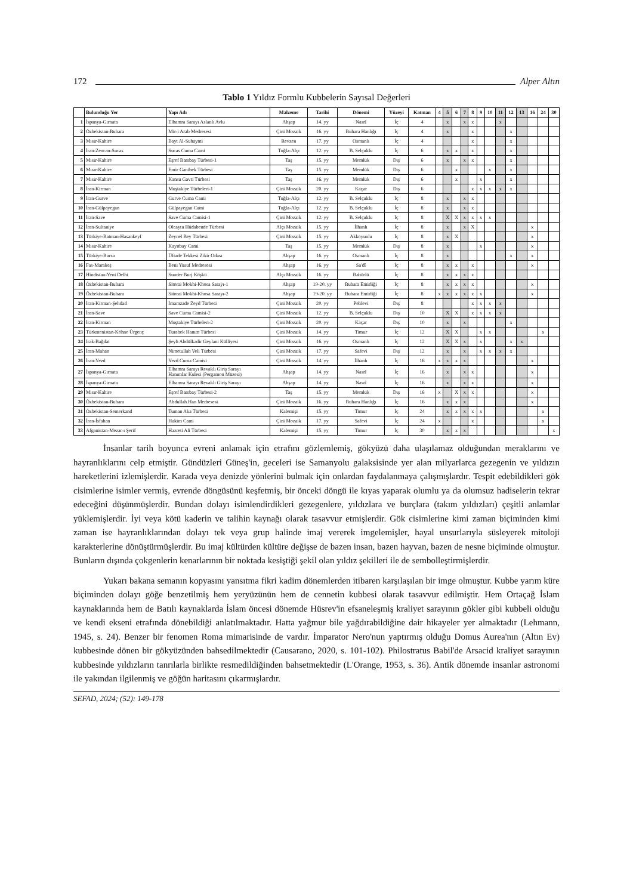172 Alper Altın
Tablo 1 Yıldız Formlu Kubbelerin Sayısal Değerleri
| | Bulunduğu Yer | Yapı Adı | Malzeme | Tarihi | Dönemi | Yüzeyi | Katman | 4 | 5 | 6 | 7 | 8 | 9 | 10 | 11 | 12 | 13 | 16 | 24 | 30 |
| --- | --- | --- | --- | --- | --- | --- | --- | --- | --- | --- | --- | --- | --- | --- | --- | --- | --- | --- | --- | --- |
| 1 | İspanya-Gırnata | Elhamra Sarayı Aslanlı Avlu | Ahşap | 14. yy | Nasrî | İç | 4 | | x | | x | x | | | x | | | | | |
| 2 | Özbekistan-Buhara | Mir-i Arab Medresesi | Çini Mozaik | 16. yy | Buhara Hanlığı | İç | 4 | | x | | | x | | | | x | | | | |
| 3 | Mısır-Kahire | Bayt Al-Suhaymi | Revzen | 17. yy | Osmanlı | İç | 4 | | | | | x | | | | x | | | | |
| 4 | İran-Zencan-Sucas | Sucas Cuma Cami | Tuğla-Alçı | 12. yy | B. Selçuklu | İç | 6 | | x | x | | x | | | | x | | | | |
| 5 | Mısır-Kahire | Eşref Barsbay Türbesi-1 | Taş | 15. yy | Memlük | Dış | 6 | | x | | x | x | | | | x | | | | |
| 6 | Mısır-Kahire | Emir Ganibek Türbesi | Taş | 15. yy | Memlük | Dış | 6 | | | x | | | | x | | x | | | | |
| 7 | Mısır-Kahire | Kansu Gavri Türbesi | Taş | 16. yy | Memlük | Dış | 6 | | | x | | | x | | | x | | | | |
| 8 | İran-Kirman | Muştakiye Türbeleri-1 | Çini Mozaik | 20. yy | Kaçar | Dış | 6 | | | | | x | x | x | x | x | | | | |
| 9 | İran-Gurve | Gurve Cuma Cami | Tuğla-Alçı | 12. yy | B. Selçuklu | İç | 8 | | x | | x | x | | | | | | | | |
| 10 | İran-Gülpayegan | Gülpayegan Cami | Tuğla-Alçı | 12. yy | B. Selçuklu | İç | 8 | | x | | x | x | | | | | | | | |
| 11 | İran-Save | Save Cuma Camisi-1 | Çini Mozaik | 12. yy | B. Selçuklu | İç | 8 | | X | X | x | x | x | x | | | | | | |
| 12 | İran-Sultaniye | Olcaytu Hüdabende Türbesi | Alçı Mozaik | 15. yy | İlhanlı | İç | 8 | | x | | x | X | | | | | | x | | |
| 13 | Türkiye-Batman-Hasankeyf | Zeynel Bey Türbesi | Çini Mozaik | 15. yy | Akkoyunlu | İç | 8 | | x | X | | | | | | | | x | | |
| 14 | Mısır-Kahire | Kayıtbay Cami | Taş | 15. yy | Memlük | Dış | 8 | | x | | | | x | | | | | x | | |
| 15 | Türkiye-Bursa | Üftade Tekkesi Zikir Odası | Ahşap | 16. yy | Osmanlı | İç | 8 | | x | | | | | | | x | | x | | |
| 16 | Fas-Marakeş | Beni Yusuf Medresesi | Ahşap | 16. yy | Sa'dî | İç | 8 | | x | x | | x | | | | | | x | | |
| 17 | Hindistan-Yeni Delhi | Sunder Burj Köşkü | Alçı Mozaik | 16. yy | Babürlü | İç | 8 | | x | x | x | x | | | | | | | | |
| 18 | Özbekistan-Buhara | Sitorai Mokhi-Khosa Sarayı-1 | Ahşap | 19-20. yy | Buhara Emirliği | İç | 8 | | x | x | x | x | | | | | | x | | |
| 19 | Özbekistan-Buhara | Sitorai Mokhi-Khosa Sarayı-2 | Ahşap | 19-20. yy | Buhara Emirliği | İç | 8 | x | x | x | x | x | x | | | | | x | | |
| 20 | İran-Kirman-Şehdad | İmamzade Zeyd Türbesi | Çini Mozaik | 20. yy | Pehlevi | Dış | 8 | | | | | x | x | x | x | | | | | |
| 21 | İran-Save | Save Cuma Camisi-2 | Çini Mozaik | 12. yy | B. Selçuklu | Dış | 10 | | X | X | | x | x | x | x | | | | | |
| 22 | İran-Kirman | Muştakiye Türbeleri-2 | Çini Mozaik | 20. yy | Kaçar | Dış | 10 | | x | | x | | | | | x | | | | |
| 23 | Türkmenistan-Köhne Ürgenç | Turabek Hanım Türbesi | Çini Mozaik | 14. yy | Timur | İç | 12 | | X | X | | | x | x | | | | | x | |
| 24 | Irak-Bağdat | Şeyh Abdülkadir Geylani Külliyesi | Çini Mozaik | 16. yy | Osmanlı | İç | 12 | | X | X | x | | x | | | x | x | | | |
| 25 | İran-Mahan | Nimetullah Veli Türbesi | Çini Mozaik | 17. yy | Safevi | Dış | 12 | | x | | x | | x | x | x | x | | | | |
| 26 | İran-Yezd | Yezd Cuma Camisi | Çini Mozaik | 14. yy | İlhanlı | İç | 16 | x | x | x | x | | | | | | | x | | |
| 27 | İspanya-Gırnata | Elhamra Sarayı Revaklı Giriş Sarayı Hanımlar Kulesi (Pergamon Müzesi) | Ahşap | 14. yy | Nasrî | İç | 16 | | x | | x | x | | | | | | x | | |
| 28 | İspanya-Gırnata | Elhamra Sarayı Revaklı Giriş Sarayı | Ahşap | 14. yy | Nasrî | İç | 16 | | x | | x | x | | | | | | x | | |
| 29 | Mısır-Kahire | Eşref Barsbay Türbesi-2 | Taş | 15. yy | Memlük | Dış | 16 | x | | X | x | x | | | | | | x | | |
| 30 | Özbekistan-Buhara | Abdullah Han Medresesi | Çini Mozaik | 16. yy | Buhara Hanlığı | İç | 16 | | x | x | x | | | | | | | x | | |
| 31 | Özbekistan-Semerkand | Tuman Aka Türbesi | Kalemişi | 15. yy | Timur | İç | 24 | | x | x | x | x | x | | | | | | x | |
| 32 | İran-İsfahan | Hakim Cami | Çini Mozaik | 17. yy | Safevi | İç | 24 | x | | | | x | | | | | | | x | |
| 33 | Afganistan-Mezar-ı Şerif | Hazreti Ali Türbesi | Kalemişi | 15. yy | Timur | İç | 30 | | x | x | x | | | | | | | | | x |
İnsanlar tarih boyunca evreni anlamak için etrafını gözlemlemiş, gökyüzü daha ulaşılamaz olduğundan meraklarını ve hayranlıklarını celp etmiştir. Gündüzleri Güneş'in, geceleri ise Samanyolu galaksisinde yer alan milyarlarca gezegenin ve yıldızın hareketlerini izlemişlerdir. Karada veya denizde yönlerini bulmak için onlardan faydalanmaya çalışmışlardır. Tespit edebildikleri gök cisimlerine isimler vermiş, evrende döngüsünü keşfetmiş, bir önceki döngü ile kıyas yaparak olumlu ya da olumsuz hadiselerin tekrar edeceğini düşünmüşlerdir. Bundan dolayı isimlendirdikleri gezegenlere, yıldızlara ve burçlara (takım yıldızları) çeşitli anlamlar yüklemişlerdir. İyi veya kötü kaderin ve talihin kaynağı olarak tasavvur etmişlerdir. Gök cisimlerine kimi zaman biçiminden kimi zaman ise hayranlıklarından dolayı tek veya grup halinde imaj vererek imgelemişler, hayal unsurlarıyla süsleyerek mitoloji karakterlerine dönüştürmüşlerdir. Bu imaj kültürden kültüre değişse de bazen insan, bazen hayvan, bazen de nesne biçiminde olmuştur. Bunların dışında çokgenlerin kenarlarının bir noktada kesiştiği şekil olan yıldız şekilleri ile de sembolleştirmişlerdir.
Yukarı bakana semanın kopyasını yansıtma fikri kadim dönemlerden itibaren karşılaşılan bir imge olmuştur. Kubbe yarım küre biçiminden dolayı göğe benzetilmiş hem yeryüzünün hem de cennetin kubbesi olarak tasavvur edilmiştir. Hem Ortaçağ İslam kaynaklarında hem de Batılı kaynaklarda İslam öncesi dönemde Hüsrev'in efsaneleşmiş kraliyet sarayının gökler gibi kubbeli olduğu ve kendi ekseni etrafında dönebildiği anlatılmaktadır. Hatta yağmur bile yağdırabildiğine dair hikayeler yer almaktadır (Lehmann, 1945, s. 24). Benzer bir fenomen Roma mimarisinde de vardır. İmparator Nero'nun yaptırmış olduğu Domus Aurea'nın (Altın Ev) kubbesinde dönen bir gökyüzünden bahsedilmektedir (Causarano, 2020, s. 101-102). Philostratus Babil'de Arsacid kraliyet sarayının kubbesinde yıldızların tanrılarla birlikte resmedildiğinden bahsetmektedir (L'Orange, 1953, s. 36). Antik dönemde insanlar astronomi ile yakından ilgilenmiş ve göğün haritasını çıkarmışlardır.
SEFAD, 2024; (52): 149-178